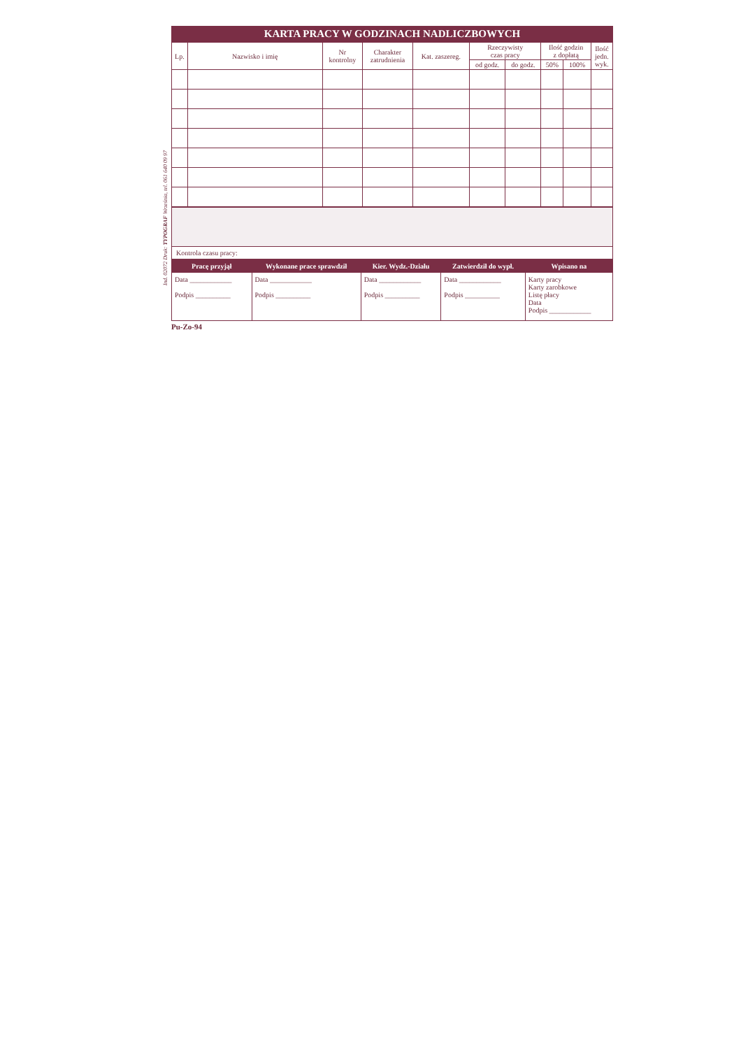Ind. 02072 Druk: TYPOGRAF Września, tel. 061 640 09 97
KARTA PRACY W GODZINACH NADLICZBOWYCH
| Lp. | Nazwisko i imię | Nr kontrolny | Charakter zatrudnienia | Kat. zaszereg. | Rzeczywisty czas pracy | | Ilość godzin z dopłatą | | Ilość jedn. wyk. |
| --- | --- | --- | --- | --- | --- | --- | --- | --- | --- |
| | | | | | od godz. | do godz. | 50% | 100% | |
Kontrola czasu pracy:
| Pracę przyjął | Wykonane prace sprawdził | Kier. Wydz.-Działu | Zatwierdził do wypł. | Wpisano na |
| --- | --- | --- | --- | --- |
| Data ____________ Podpis __________ | Data ____________ Podpis __________ | Data ____________ Podpis __________ | Data ____________ Podpis __________ | Karty pracy Karty zarobkowe Listę płacy Data Podpis ____________ |
Pu-Zo-94